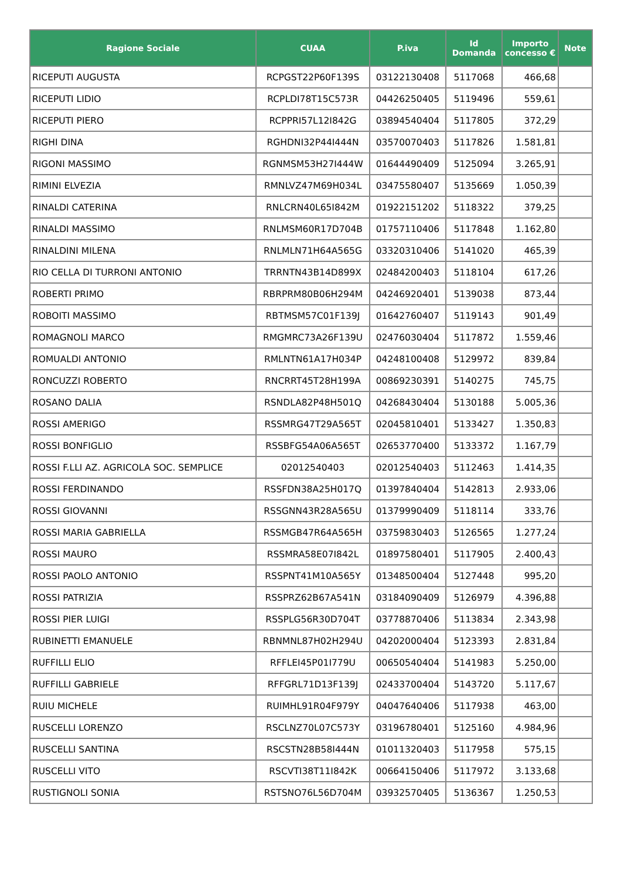| Ragione Sociale | CUAA | P.iva | Id Domanda | Importo concesso € | Note |
| --- | --- | --- | --- | --- | --- |
| RICEPUTI AUGUSTA | RCPGST22P60F139S | 03122130408 | 5117068 | 466,68 | |
| RICEPUTI LIDIO | RCPLDI78T15C573R | 04426250405 | 5119496 | 559,61 | |
| RICEPUTI PIERO | RCPPRI57L12I842G | 03894540404 | 5117805 | 372,29 | |
| RIGHI DINA | RGHDNI32P44I444N | 03570070403 | 5117826 | 1.581,81 | |
| RIGONI MASSIMO | RGNMSM53H27I444W | 01644490409 | 5125094 | 3.265,91 | |
| RIMINI ELVEZIA | RMNLVZ47M69H034L | 03475580407 | 5135669 | 1.050,39 | |
| RINALDI CATERINA | RNLCRN40L65I842M | 01922151202 | 5118322 | 379,25 | |
| RINALDI MASSIMO | RNLMSM60R17D704B | 01757110406 | 5117848 | 1.162,80 | |
| RINALDINI MILENA | RNLMLN71H64A565G | 03320310406 | 5141020 | 465,39 | |
| RIO CELLA DI TURRONI ANTONIO | TRRNTN43B14D899X | 02484200403 | 5118104 | 617,26 | |
| ROBERTI PRIMO | RBRPRM80B06H294M | 04246920401 | 5139038 | 873,44 | |
| ROBOITI MASSIMO | RBTMSM57C01F139J | 01642760407 | 5119143 | 901,49 | |
| ROMAGNOLI MARCO | RMGMRC73A26F139U | 02476030404 | 5117872 | 1.559,46 | |
| ROMUALDI ANTONIO | RMLNTN61A17H034P | 04248100408 | 5129972 | 839,84 | |
| RONCUZZI ROBERTO | RNCRRT45T28H199A | 00869230391 | 5140275 | 745,75 | |
| ROSANO DALIA | RSNDLA82P48H501Q | 04268430404 | 5130188 | 5.005,36 | |
| ROSSI AMERIGO | RSSMRG47T29A565T | 02045810401 | 5133427 | 1.350,83 | |
| ROSSI BONFIGLIO | RSSBFG54A06A565T | 02653770400 | 5133372 | 1.167,79 | |
| ROSSI F.LLI AZ. AGRICOLA SOC. SEMPLICE | 02012540403 | 02012540403 | 5112463 | 1.414,35 | |
| ROSSI FERDINANDO | RSSFDN38A25H017Q | 01397840404 | 5142813 | 2.933,06 | |
| ROSSI GIOVANNI | RSSGNN43R28A565U | 01379990409 | 5118114 | 333,76 | |
| ROSSI MARIA GABRIELLA | RSSMGB47R64A565H | 03759830403 | 5126565 | 1.277,24 | |
| ROSSI MAURO | RSSMRA58E07I842L | 01897580401 | 5117905 | 2.400,43 | |
| ROSSI PAOLO ANTONIO | RSSPNT41M10A565Y | 01348500404 | 5127448 | 995,20 | |
| ROSSI PATRIZIA | RSSPRZ62B67A541N | 03184090409 | 5126979 | 4.396,88 | |
| ROSSI PIER LUIGI | RSSPLG56R30D704T | 03778870406 | 5113834 | 2.343,98 | |
| RUBINETTI EMANUELE | RBNMNL87H02H294U | 04202000404 | 5123393 | 2.831,84 | |
| RUFFILLI ELIO | RFFLEI45P01I779U | 00650540404 | 5141983 | 5.250,00 | |
| RUFFILLI GABRIELE | RFFGRL71D13F139J | 02433700404 | 5143720 | 5.117,67 | |
| RUIU MICHELE | RUIMHL91R04F979Y | 04047640406 | 5117938 | 463,00 | |
| RUSCELLI LORENZO | RSCLNZ70L07C573Y | 03196780401 | 5125160 | 4.984,96 | |
| RUSCELLI SANTINA | RSCSTN28B58I444N | 01011320403 | 5117958 | 575,15 | |
| RUSCELLI VITO | RSCVTI38T11I842K | 00664150406 | 5117972 | 3.133,68 | |
| RUSTIGNOLI SONIA | RSTSNO76L56D704M | 03932570405 | 5136367 | 1.250,53 | |